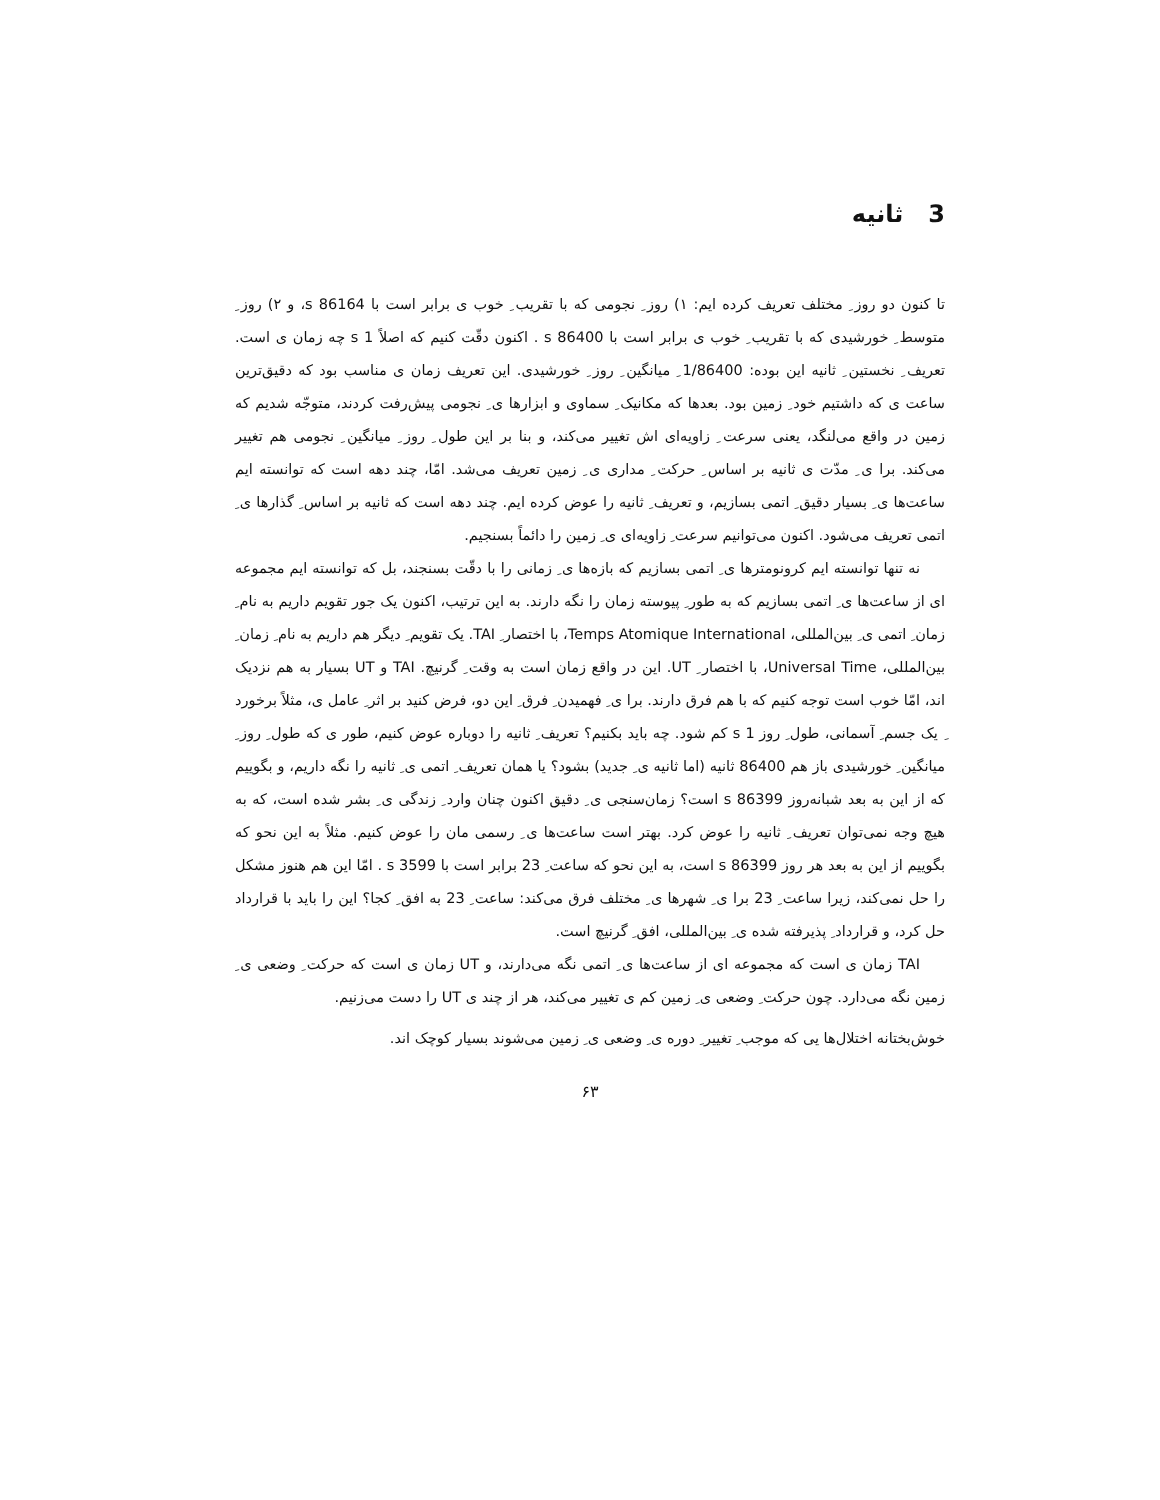3 ثانیه
تا کنون دو روز ِ مختلف تعریف کرده ایم: ۱) روز ِ نجومی که با تقریب ِ خوب ی برابر است با 86164 s، و ۲) روز ِ متوسط ِ خورشیدی که با تقریب ِ خوب ی برابر است با 86400 s . اکنون دقّت کنیم که اصلاً 1 s چه زمان ی است. تعریف ِ نخستین ِ ثانیه این بوده: 1/86400 ِ میانگین ِ روز ِ خورشیدی. این تعریف زمان ی مناسب بود که دقیق‌ترین ساعت ی که داشتیم خود ِ زمین بود. بعدها که مکانیک ِ سماوی و ابزارها ی ِ نجومی پیش‌رفت کردند، متوجّه شدیم که زمین در واقع می‌لنگد، یعنی سرعت ِ زاویه‌ای اش تغییر می‌کند، و بنا بر این طول ِ روز ِ میانگین ِ نجومی هم تغییر می‌کند. برا ی ِ مدّت ی ثانیه بر اساس ِ حرکت ِ مداری ی ِ زمین تعریف می‌شد. امّا، چند دهه است که توانسته ایم ساعت‌ها ی ِ بسیار دقیق ِ اتمی بسازیم، و تعریف ِ ثانیه را عوض کرده ایم. چند دهه است که ثانیه بر اساس ِ گذارها ی ِ اتمی تعریف می‌شود. اکنون می‌توانیم سرعت ِ زاویه‌ای ی ِ زمین را دائماً بسنجیم.
نه تنها توانسته ایم کرونومترها ی ِ اتمی بسازیم که بازه‌ها ی ِ زمانی را با دقّت بسنجند، بل که توانسته ایم مجموعه ای از ساعت‌ها ی ِ اتمی بسازیم که به طور ِ پیوسته زمان را نگه دارند. به این ترتیب، اکنون یک جور تقویم داریم به نام ِ زمان ِ اتمی ی ِ بین‌المللی، Temps Atomique International، با اختصار ِ TAI. یک تقویم ِ دیگر هم داریم به نام ِ زمان ِ بین‌المللی، Universal Time، با اختصار ِ UT. این در واقع زمان است به وقت ِ گرنیچ. TAI و UT بسیار به هم نزدیک اند، امّا خوب است توجه کنیم که با هم فرق دارند. برا ی ِ فهمیدن ِ فرق ِ این دو، فرض کنید بر اثر ِ عامل ی، مثلاً برخورد ِ یک جسم ِ آسمانی، طول ِ روز 1 s کم شود. چه باید بکنیم؟ تعریف ِ ثانیه را دوباره عوض کنیم، طور ی که طول ِ روز ِ میانگین ِ خورشیدی باز هم 86400 ثانیه (اما ثانیه ی ِ جدید) بشود؟ یا همان تعریف ِ اتمی ی ِ ثانیه را نگه داریم، و بگوییم که از این به بعد شبانه‌روز 86399 s است؟ زمان‌سنجی ی ِ دقیق اکنون چنان وارد ِ زندگی ی ِ بشر شده است، که به هیچ وجه نمی‌توان تعریف ِ ثانیه را عوض کرد. بهتر است ساعت‌ها ی ِ رسمی مان را عوض کنیم. مثلاً به این نحو که بگوییم از این به بعد هر روز 86399 s است، به این نحو که ساعت ِ 23 برابر است با 3599 s . امّا این هم هنوز مشکل را حل نمی‌کند، زیرا ساعت ِ 23 برا ی ِ شهرها ی ِ مختلف فرق می‌کند: ساعت ِ 23 به افق ِ کجا؟ این را باید با قرارداد حل کرد، و قرارداد ِ پذیرفته شده ی ِ بین‌المللی، افق ِ گرنیچ است.
TAI زمان ی است که مجموعه ای از ساعت‌ها ی ِ اتمی نگه می‌دارند، و UT زمان ی است که حرکت ِ وضعی ی ِ زمین نگه می‌دارد. چون حرکت ِ وضعی ی ِ زمین کم ی تغییر می‌کند، هر از چند ی UT را دست می‌زنیم.
خوش‌بختانه اختلال‌ها یی که موجب ِ تغییر ِ دوره ی ِ وضعی ی ِ زمین می‌شوند بسیار کوچک اند.
۶۳